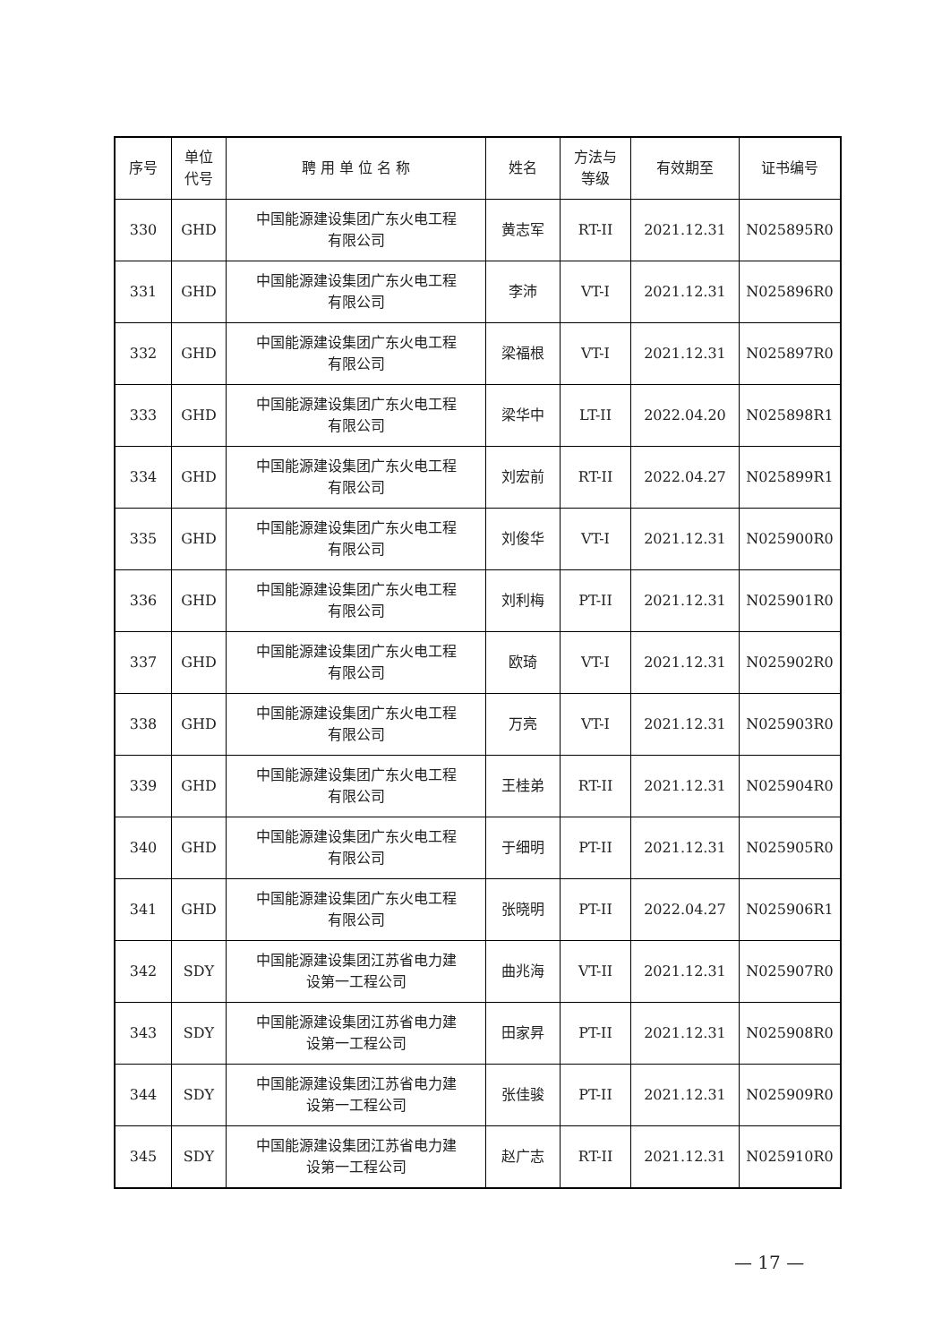| 序号 | 单位 代号 | 聘 用 单 位 名 称 | 姓名 | 方法与 等级 | 有效期至 | 证书编号 |
| --- | --- | --- | --- | --- | --- | --- |
| 330 | GHD | 中国能源建设集团广东火电工程 有限公司 | 黄志军 | RT-II | 2021.12.31 | N025895R0 |
| 331 | GHD | 中国能源建设集团广东火电工程 有限公司 | 李沛 | VT-I | 2021.12.31 | N025896R0 |
| 332 | GHD | 中国能源建设集团广东火电工程 有限公司 | 梁福根 | VT-I | 2021.12.31 | N025897R0 |
| 333 | GHD | 中国能源建设集团广东火电工程 有限公司 | 梁华中 | LT-II | 2022.04.20 | N025898R1 |
| 334 | GHD | 中国能源建设集团广东火电工程 有限公司 | 刘宏前 | RT-II | 2022.04.27 | N025899R1 |
| 335 | GHD | 中国能源建设集团广东火电工程 有限公司 | 刘俊华 | VT-I | 2021.12.31 | N025900R0 |
| 336 | GHD | 中国能源建设集团广东火电工程 有限公司 | 刘利梅 | PT-II | 2021.12.31 | N025901R0 |
| 337 | GHD | 中国能源建设集团广东火电工程 有限公司 | 欧琦 | VT-I | 2021.12.31 | N025902R0 |
| 338 | GHD | 中国能源建设集团广东火电工程 有限公司 | 万亮 | VT-I | 2021.12.31 | N025903R0 |
| 339 | GHD | 中国能源建设集团广东火电工程 有限公司 | 王桂弟 | RT-II | 2021.12.31 | N025904R0 |
| 340 | GHD | 中国能源建设集团广东火电工程 有限公司 | 于细明 | PT-II | 2021.12.31 | N025905R0 |
| 341 | GHD | 中国能源建设集团广东火电工程 有限公司 | 张晓明 | PT-II | 2022.04.27 | N025906R1 |
| 342 | SDY | 中国能源建设集团江苏省电力建 设第一工程公司 | 曲兆海 | VT-II | 2021.12.31 | N025907R0 |
| 343 | SDY | 中国能源建设集团江苏省电力建 设第一工程公司 | 田家昇 | PT-II | 2021.12.31 | N025908R0 |
| 344 | SDY | 中国能源建设集团江苏省电力建 设第一工程公司 | 张佳骏 | PT-II | 2021.12.31 | N025909R0 |
| 345 | SDY | 中国能源建设集团江苏省电力建 设第一工程公司 | 赵广志 | RT-II | 2021.12.31 | N025910R0 |
— 17 —